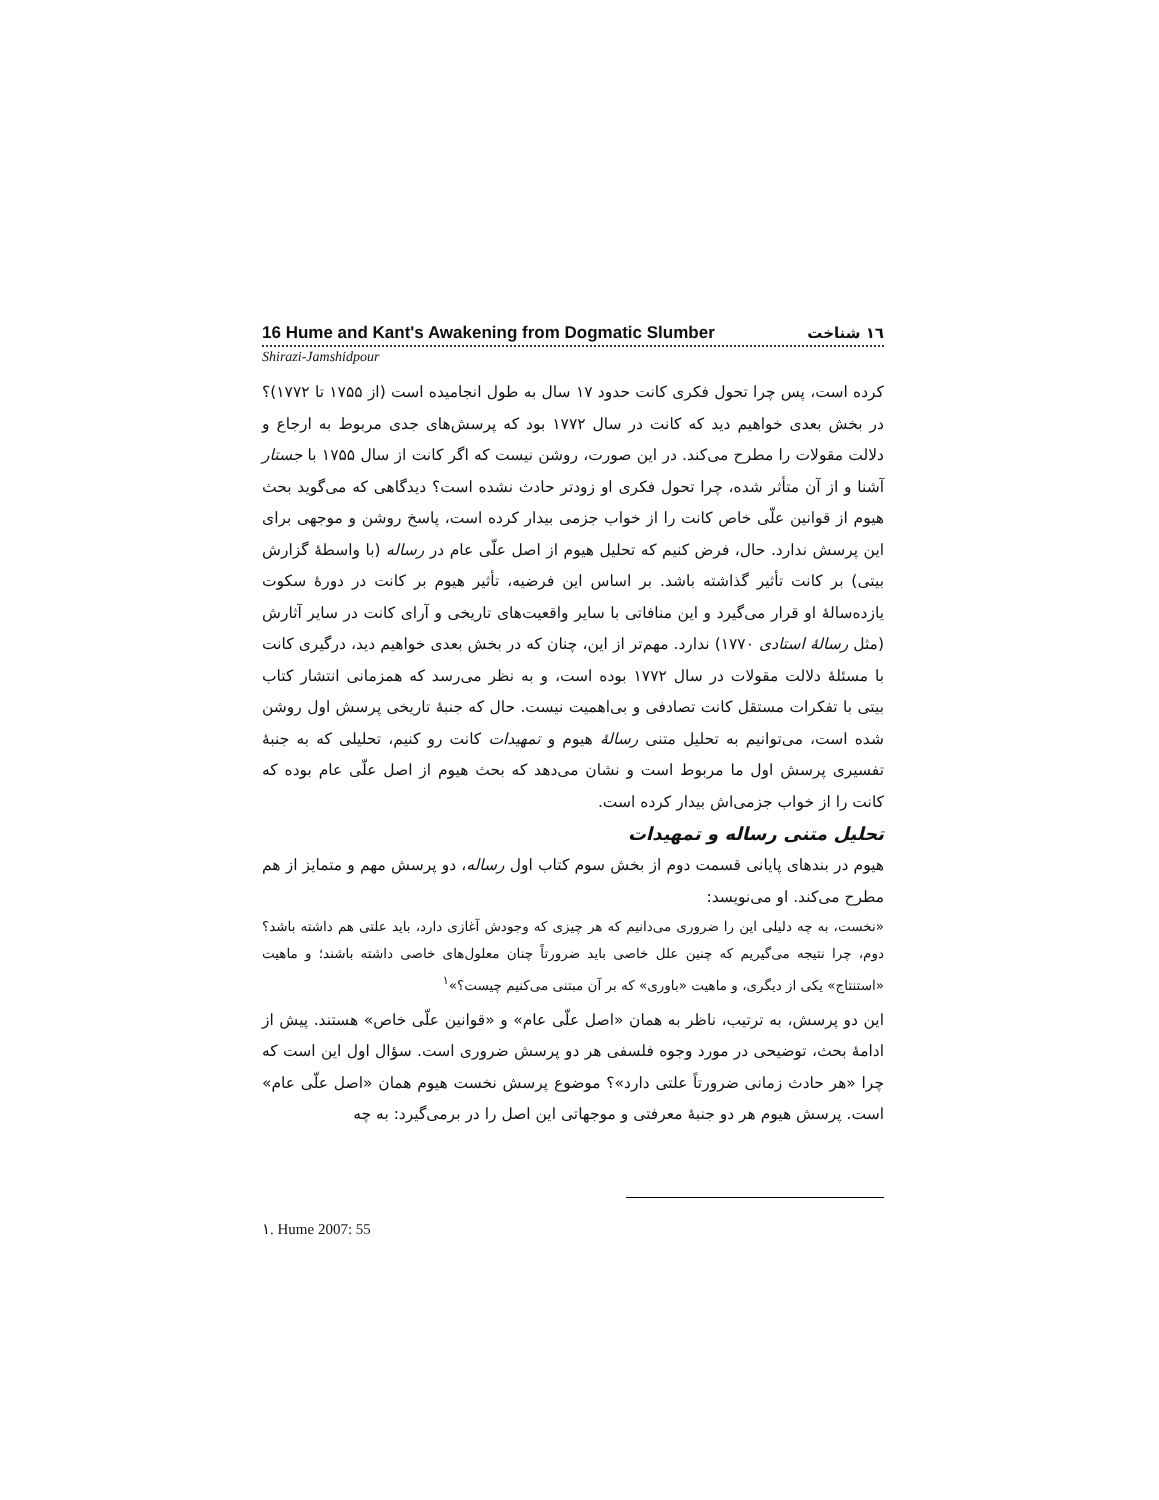16 Hume and Kant's Awakening from Dogmatic Slumber ۱٦ شناخت
Shirazi-Jamshidpour
کرده است، پس چرا تحول فکری کانت حدود ۱۷ سال به طول انجامیده است (از ۱۷۵۵ تا ۱۷۷۲)؟ در بخش بعدی خواهیم دید که کانت در سال ۱۷۷۲ بود که پرسش‌های جدی مربوط به ارجاع و دلالت مقولات را مطرح می‌کند. در این صورت، روشن نیست که اگر کانت از سال ۱۷۵۵ با جستار آشنا و از آن متأثر شده، چرا تحول فکری او زودتر حادث نشده است؟ دیدگاهی که می‌گوید بحث هیوم از قوانین علّی خاص کانت را از خواب جزمی بیدار کرده است، پاسخ روشن و موجهی برای این پرسش ندارد. حال، فرض کنیم که تحلیل هیوم از اصل علّی عام در رساله (با واسطهٔ گزارش بیتی) بر کانت تأثیر گذاشته باشد. بر اساس این فرضیه، تأثیر هیوم بر کانت در دورهٔ سکوت یازده‌سالهٔ او قرار می‌گیرد و این منافاتی با سایر واقعیت‌های تاریخی و آرای کانت در سایر آثارش (مثل رسالهٔ استادی ۱۷۷۰) ندارد. مهم‌تر از این، چنان که در بخش بعدی خواهیم دید، درگیری کانت با مسئلهٔ دلالت مقولات در سال ۱۷۷۲ بوده است، و به نظر می‌رسد که همزمانی انتشار کتاب بیتی با تفکرات مستقل کانت تصادفی و بی‌اهمیت نیست. حال که جنبهٔ تاریخی پرسش اول روشن شده است، می‌توانیم به تحلیل متنی رسالهٔ هیوم و تمهیدات کانت رو کنیم، تحلیلی که به جنبهٔ تفسیری پرسش اول ما مربوط است و نشان می‌دهد که بحث هیوم از اصل علّی عام بوده که کانت را از خواب جزمی‌اش بیدار کرده است.
تحلیل متنی رساله و تمهیدات
هیوم در بندهای پایانی قسمت دوم از بخش سوم کتاب اول رساله، دو پرسش مهم و متمایز از هم مطرح می‌کند. او می‌نویسد:
«نخست، به چه دلیلی این را ضروری می‌دانیم که هر چیزی که وجودش آغازی دارد، باید علتی هم داشته باشد؟ دوم، چرا نتیجه می‌گیریم که چنین علل خاصی باید ضرورتاً چنان معلول‌های خاصی داشته باشند؛ و ماهیت «استنتاج» یکی از دیگری، و ماهیت «باوری» که بر آن مبتنی می‌کنیم چیست؟»<sup>۱</sup>
این دو پرسش، به ترتیب، ناظر به همان «اصل علّی عام» و «قوانین علّی خاص» هستند. پیش از ادامهٔ بحث، توضیحی در مورد وجوه فلسفی هر دو پرسش ضروری است. سؤال اول این است که چرا «هر حادث زمانی ضرورتاً علتی دارد»؟ موضوع پرسش نخست هیوم همان «اصل علّی عام» است. پرسش هیوم هر دو جنبهٔ معرفتی و موجهاتی این اصل را در برمی‌گیرد: به چه
۱. Hume 2007: 55